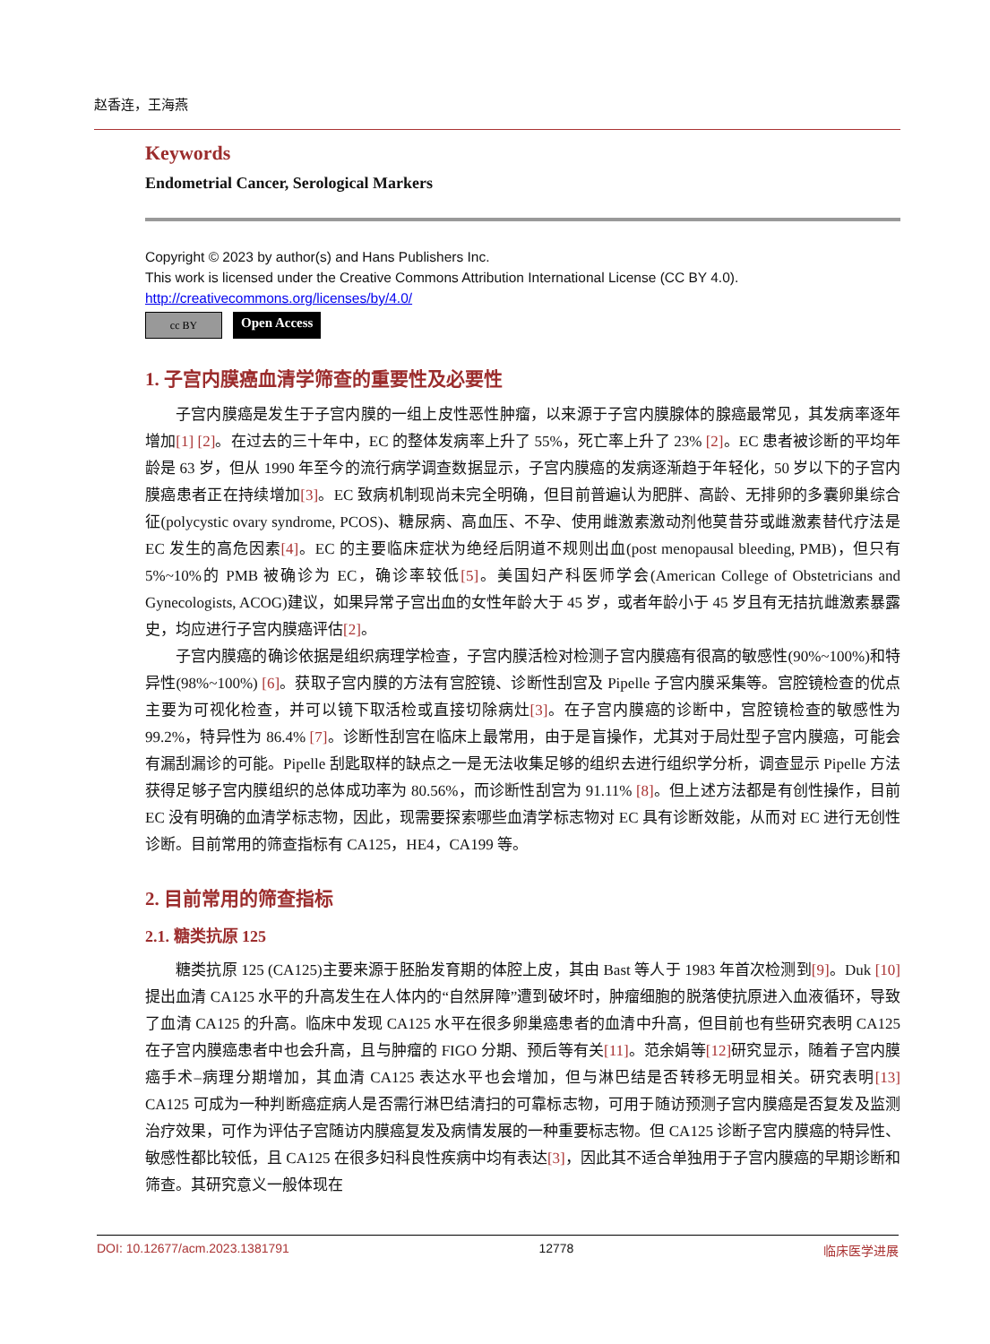赵香连，王海燕
Keywords
Endometrial Cancer, Serological Markers
Copyright © 2023 by author(s) and Hans Publishers Inc.
This work is licensed under the Creative Commons Attribution International License (CC BY 4.0).
http://creativecommons.org/licenses/by/4.0/
cc BY
Open Access
1. 子宫内膜癌血清学筛查的重要性及必要性
子宫内膜癌是发生于子宫内膜的一组上皮性恶性肿瘤，以来源于子宫内膜腺体的腺癌最常见，其发病率逐年增加[1] [2]。在过去的三十年中，EC 的整体发病率上升了 55%，死亡率上升了 23% [2]。EC 患者被诊断的平均年龄是 63 岁，但从 1990 年至今的流行病学调查数据显示，子宫内膜癌的发病逐渐趋于年轻化，50 岁以下的子宫内膜癌患者正在持续增加[3]。EC 致病机制现尚未完全明确，但目前普遍认为肥胖、高龄、无排卵的多囊卵巢综合征(polycystic ovary syndrome, PCOS)、糖尿病、高血压、不孕、使用雌激素激动剂他莫昔芬或雌激素替代疗法是 EC 发生的高危因素[4]。EC 的主要临床症状为绝经后阴道不规则出血(post menopausal bleeding, PMB)，但只有 5%~10%的 PMB 被确诊为 EC，确诊率较低[5]。美国妇产科医师学会(American College of Obstetricians and Gynecologists, ACOG)建议，如果异常子宫出血的女性年龄大于 45 岁，或者年龄小于 45 岁且有无拮抗雌激素暴露史，均应进行子宫内膜癌评估[2]。
子宫内膜癌的确诊依据是组织病理学检查，子宫内膜活检对检测子宫内膜癌有很高的敏感性(90%~100%)和特异性(98%~100%) [6]。获取子宫内膜的方法有宫腔镜、诊断性刮宫及 Pipelle 子宫内膜采集等。宫腔镜检查的优点主要为可视化检查，并可以镜下取活检或直接切除病灶[3]。在子宫内膜癌的诊断中，宫腔镜检查的敏感性为 99.2%，特异性为 86.4% [7]。诊断性刮宫在临床上最常用，由于是盲操作，尤其对于局灶型子宫内膜癌，可能会有漏刮漏诊的可能。Pipelle 刮匙取样的缺点之一是无法收集足够的组织去进行组织学分析，调查显示 Pipelle 方法获得足够子宫内膜组织的总体成功率为 80.56%，而诊断性刮宫为 91.11% [8]。但上述方法都是有创性操作，目前 EC 没有明确的血清学标志物，因此，现需要探索哪些血清学标志物对 EC 具有诊断效能，从而对 EC 进行无创性诊断。目前常用的筛查指标有 CA125，HE4，CA199 等。
2. 目前常用的筛查指标
2.1. 糖类抗原 125
糖类抗原 125 (CA125)主要来源于胚胎发育期的体腔上皮，其由 Bast 等人于 1983 年首次检测到[9]。Duk [10] 提出血清 CA125 水平的升高发生在人体内的“自然屏障”遭到破坏时，肿瘤细胞的脱落使抗原进入血液循环，导致了血清 CA125 的升高。临床中发现 CA125 水平在很多卵巢癌患者的血清中升高，但目前也有些研究表明 CA125 在子宫内膜癌患者中也会升高，且与肿瘤的 FIGO 分期、预后等有关[11]。范余娟等[12] 研究显示，随着子宫内膜癌手术–病理分期增加，其血清 CA125 表达水平也会增加，但与淋巴结是否转移无明显相关。研究表明[13] CA125 可成为一种判断癌症病人是否需行淋巴结清扫的可靠标志物，可用于随访预测子宫内膜癌是否复发及监测治疗效果，可作为评估子宫随访内膜癌复发及病情发展的一种重要标志物。但 CA125 诊断子宫内膜癌的特异性、敏感性都比较低，且 CA125 在很多妇科良性疾病中均有表达[3]，因此其不适合单独用于子宫内膜癌的早期诊断和筛查。其研究意义一般体现在
DOI: 10.12677/acm.2023.1381791 12778 临床医学进展